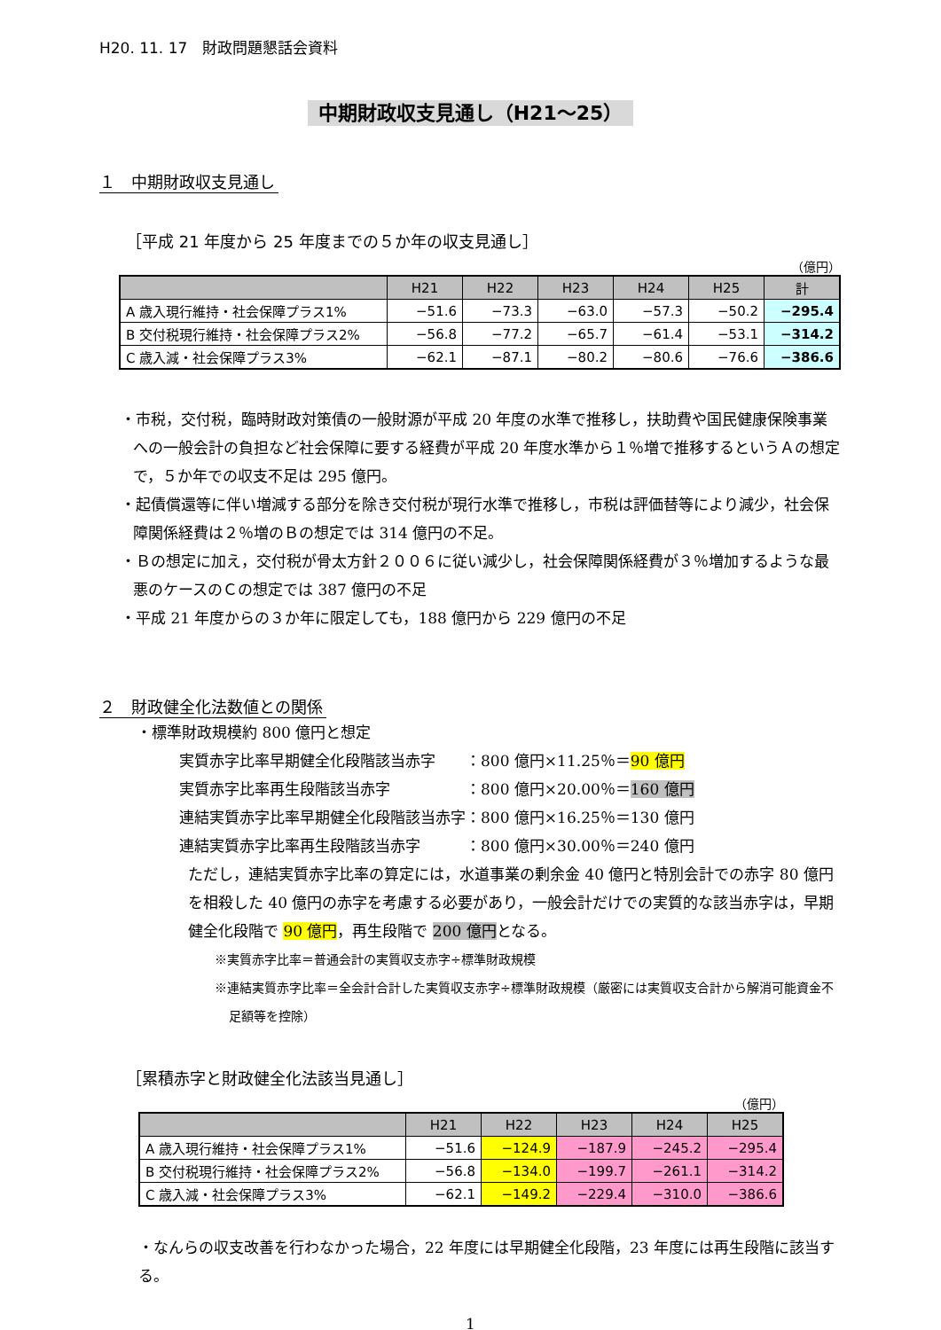H20. 11. 17　財政問題懇話会資料
中期財政収支見通し（H21～25）
１　中期財政収支見通し
［平成 21 年度から 25 年度までの５か年の収支見通し］
（億円）
| | H21 | H22 | H23 | H24 | H25 | 計 |
| --- | --- | --- | --- | --- | --- | --- |
| A 歳入現行維持・社会保障プラス1% | −51.6 | −73.3 | −63.0 | −57.3 | −50.2 | −295.4 |
| B 交付税現行維持・社会保障プラス2% | −56.8 | −77.2 | −65.7 | −61.4 | −53.1 | −314.2 |
| C 歳入減・社会保障プラス3% | −62.1 | −87.1 | −80.2 | −80.6 | −76.6 | −386.6 |
・市税，交付税，臨時財政対策債の一般財源が平成 20 年度の水準で推移し，扶助費や国民健康保険事業への一般会計の負担など社会保障に要する経費が平成 20 年度水準から１％増で推移するというＡの想定で，５か年での収支不足は 295 億円。
・起債償還等に伴い増減する部分を除き交付税が現行水準で推移し，市税は評価替等により減少，社会保障関係経費は２％増のＢの想定では 314 億円の不足。
・Ｂの想定に加え，交付税が骨太方針２００６に従い減少し，社会保障関係経費が３％増加するような最悪のケースのＣの想定では 387 億円の不足
・平成 21 年度からの３か年に限定しても，188 億円から 229 億円の不足
２　財政健全化法数値との関係
・標準財政規模約 800 億円と想定
実質赤字比率早期健全化段階該当赤字　　：800 億円×11.25％＝90 億円
実質赤字比率再生段階該当赤字　　　　　：800 億円×20.00％＝160 億円
連結実質赤字比率早期健全化段階該当赤字：800 億円×16.25％＝130 億円
連結実質赤字比率再生段階該当赤字　　　：800 億円×30.00％＝240 億円
ただし，連結実質赤字比率の算定には，水道事業の剰余金 40 億円と特別会計での赤字 80 億円を相殺した 40 億円の赤字を考慮する必要があり，一般会計だけでの実質的な該当赤字は，早期健全化段階で 90 億円，再生段階で 200 億円となる。
※実質赤字比率＝普通会計の実質収支赤字÷標準財政規模
※連結実質赤字比率＝全会計合計した実質収支赤字÷標準財政規模（厳密には実質収支合計から解消可能資金不足額等を控除）
［累積赤字と財政健全化法該当見通し］
（億円）
| | H21 | H22 | H23 | H24 | H25 |
| --- | --- | --- | --- | --- | --- |
| A 歳入現行維持・社会保障プラス1% | −51.6 | −124.9 | −187.9 | −245.2 | −295.4 |
| B 交付税現行維持・社会保障プラス2% | −56.8 | −134.0 | −199.7 | −261.1 | −314.2 |
| C 歳入減・社会保障プラス3% | −62.1 | −149.2 | −229.4 | −310.0 | −386.6 |
・なんらの収支改善を行わなかった場合，22 年度には早期健全化段階，23 年度には再生段階に該当する。
1